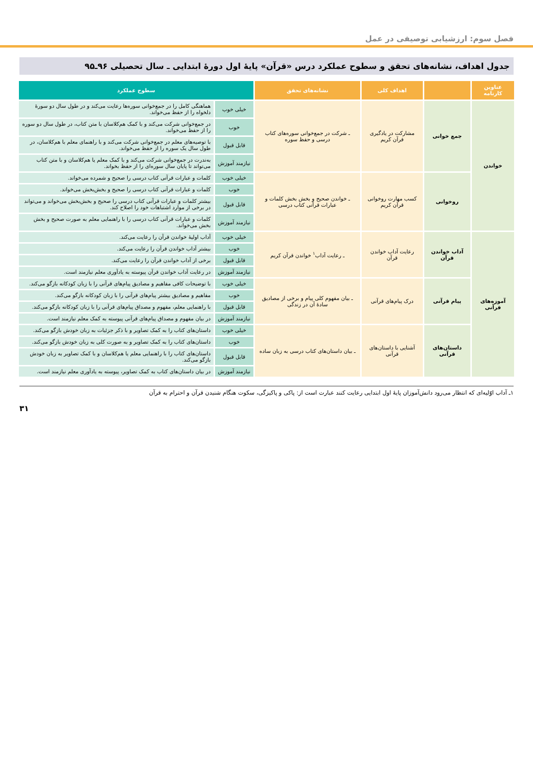فصل سوم: ارزشیابی توصیفی در عمل
جدول اهداف، نشانه‌های تحقق و سطوح عملکرد درس «قرآن» پایهٔ اول دورهٔ ابتدایی ـ سال تحصیلی ۹۶ـ۹۵
| عناوین کارنامه | | اهداف کلی | نشانه‌های تحقق | سطوح عملکرد | |
| --- | --- | --- | --- | --- | --- |
| خواندن | جمع خوانی | مشارکت در یادگیری قرآن کریم | ـ شرکت در جمع‌خوانی سوره‌های کتاب درسی و حفظ سوره | خیلی خوب | هماهنگی کامل را در جمع‌خوانی سوره‌ها رعایت می‌کند و در طول سال دو سورهٔ دلخواه را از حفظ می‌خواند. |
| | | | | خوب | در جمع‌خوانی شرکت می‌کند و با کمک هم‌کلاسان با متن کتاب، در طول سال دو سوره را از حفظ می‌خواند. |
| | | | | قابل قبول | با توصیه‌های معلم در جمع‌خوانی شرکت می‌کند و با راهنمای معلم با هم‌کلاسان، در طول سال یک سوره را از حفظ می‌خواند. |
| | | | | نیازمند آموزش | به‌ندرت در جمع‌خوانی شرکت می‌کند و با کمک معلم یا هم‌کلاسان و با متن کتاب می‌تواند تا پایان سال سوره‌ای را از حفظ بخواند. |
| | روخوانی | کسب مهارت روخوانی قرآن کریم | ـ خواندن صحیح و بخش بخش کلمات و عبارات قرآنی کتاب درسی | خیلی خوب | کلمات و عبارات قرآنی کتاب درسی را صحیح و شمرده می‌خواند. |
| | | | | خوب | کلمات و عبارات قرآنی کتاب درسی را صحیح و بخش‌بخش می‌خواند. |
| | | | | قابل قبول | بیشتر کلمات و عبارات قرآنی کتاب درسی را صحیح و بخش‌بخش می‌خواند و می‌تواند در برخی از موارد اشتباهات خود را اصلاح کند. |
| | | | | نیازمند آموزش | کلمات و عبارات قرآنی کتاب درسی را با راهنمایی معلم به صورت صحیح و بخش بخش می‌خواند. |
| آموزه‌های قرآنی | آداب خواندن قرآن | رعایت آداب خواندن قرآن | ـ رعایت آداب<sup>۱</sup> خواندن قرآن کریم | خیلی خوب | آداب اولیهٔ خواندن قرآن را رعایت می‌کند. |
| | | | | خوب | بیشتر آداب خواندن قرآن را رعایت می‌کند. |
| | | | | قابل قبول | برخی از آداب خواندن قرآن را رعایت می‌کند. |
| | | | | نیازمند آموزش | در رعایت آداب خواندن قرآن پیوسته به یادآوری معلم نیازمند است. |
| | پیام قرآنی | درک پیام‌های قرآنی | ـ بیان مفهوم کلی پیام و برخی از مصادیق سادهٔ آن در زندگی | خیلی خوب | با توضیحات کافی مفاهیم و مصادیق پیام‌های قرآنی را با زبان کودکانه بازگو می‌کند. |
| | | | | خوب | مفاهیم و مصادیق بیشتر پیام‌های قرآنی را با زبان کودکانه بازگو می‌کند. |
| | | | | قابل قبول | با راهنمایی معلم، مفهوم و مصداق پیام‌های قرآنی را با زبان کودکانه بازگو می‌کند. |
| | | | | نیازمند آموزش | در بیان مفهوم و مصداق پیام‌های قرآنی پیوسته به کمک معلم نیازمند است. |
| | داستان‌های قرآنی | آشنایی با داستان‌های قرآنی | ـ بیان داستان‌های کتاب درسی به زبان ساده | خیلی خوب | داستان‌های کتاب را به کمک تصاویر و با ذکر جزئیات به زبان خودش بازگو می‌کند. |
| | | | | خوب | داستان‌های کتاب را به کمک تصاویر و به صورت کلی به زبان خودش بازگو می‌کند. |
| | | | | قابل قبول | داستان‌های کتاب را با راهنمایی معلم یا هم‌کلاسان و با کمک تصاویر به زبان خودش بازگو می‌کند. |
| | | | | نیازمند آموزش | در بیان داستان‌های کتاب به کمک تصاویر، پیوسته به یادآوری معلم نیازمند است. |
۱ـ آداب اوّلیه‌ای که انتظار می‌رود دانش‌آموزان پایهٔ اول ابتدایی رعایت کنند عبارت است از: پاکی و پاکیزگی، سکوت هنگام شنیدن قرآن و احترام به قرآن
۳۱